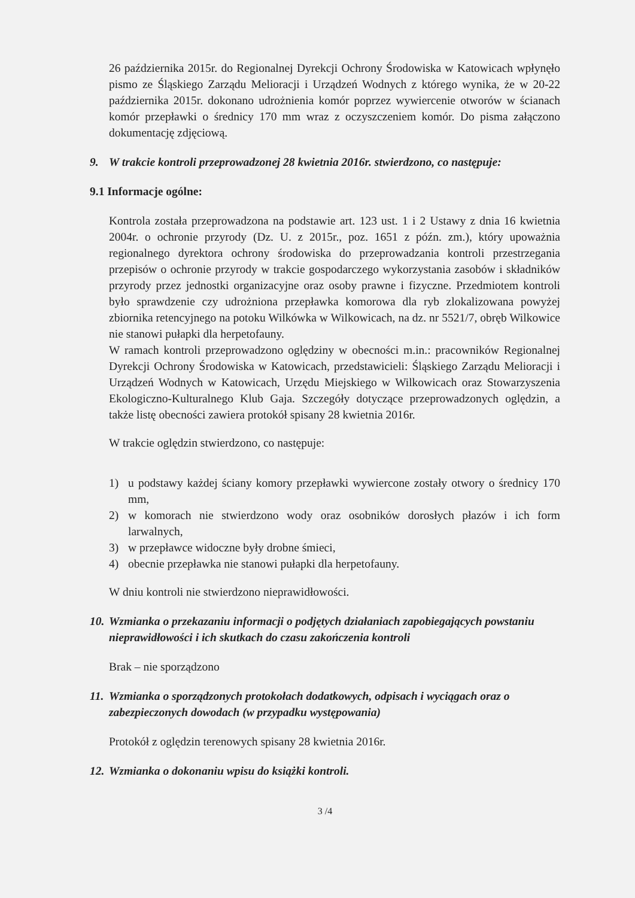26 października 2015r. do Regionalnej Dyrekcji Ochrony Środowiska w Katowicach wpłynęło pismo ze Śląskiego Zarządu Melioracji i Urządzeń Wodnych z którego wynika, że w 20-22 października 2015r. dokonano udrożnienia komór poprzez wywiercenie otworów w ścianach komór przepławki o średnicy 170 mm wraz z oczyszczeniem komór. Do pisma załączono dokumentację zdjęciową.
9. W trakcie kontroli przeprowadzonej 28 kwietnia 2016r. stwierdzono, co następuje:
9.1 Informacje ogólne:
Kontrola została przeprowadzona na podstawie art. 123 ust. 1 i 2 Ustawy z dnia 16 kwietnia 2004r. o ochronie przyrody (Dz. U. z 2015r., poz. 1651 z późn. zm.), który upoważnia regionalnego dyrektora ochrony środowiska do przeprowadzania kontroli przestrzegania przepisów o ochronie przyrody w trakcie gospodarczego wykorzystania zasobów i składników przyrody przez jednostki organizacyjne oraz osoby prawne i fizyczne. Przedmiotem kontroli było sprawdzenie czy udrożniona przepławka komorowa dla ryb zlokalizowana powyżej zbiornika retencyjnego na potoku Wilkówka w Wilkowicach, na dz. nr 5521/7, obręb Wilkowice nie stanowi pułapki dla herpetofauny.
W ramach kontroli przeprowadzono oględziny w obecności m.in.: pracowników Regionalnej Dyrekcji Ochrony Środowiska w Katowicach, przedstawicieli: Śląskiego Zarządu Melioracji i Urządzeń Wodnych w Katowicach, Urzędu Miejskiego w Wilkowicach oraz Stowarzyszenia Ekologiczno-Kulturalnego Klub Gaja. Szczegóły dotyczące przeprowadzonych oględzin, a także listę obecności zawiera protokół spisany 28 kwietnia 2016r.
W trakcie oględzin stwierdzono, co następuje:
1) u podstawy każdej ściany komory przepławki wywiercone zostały otwory o średnicy 170 mm,
2) w komorach nie stwierdzono wody oraz osobników dorosłych płazów i ich form larwalnych,
3) w przepławce widoczne były drobne śmieci,
4) obecnie przepławka nie stanowi pułapki dla herpetofauny.
W dniu kontroli nie stwierdzono nieprawidłowości.
10. Wzmianka o przekazaniu informacji o podjętych działaniach zapobiegających powstaniu nieprawidłowości i ich skutkach do czasu zakończenia kontroli
Brak – nie sporządzono
11. Wzmianka o sporządzonych protokołach dodatkowych, odpisach i wyciągach oraz o zabezpieczonych dowodach (w przypadku występowania)
Protokół z oględzin terenowych spisany 28 kwietnia 2016r.
12. Wzmianka o dokonaniu wpisu do książki kontroli.
3 /4